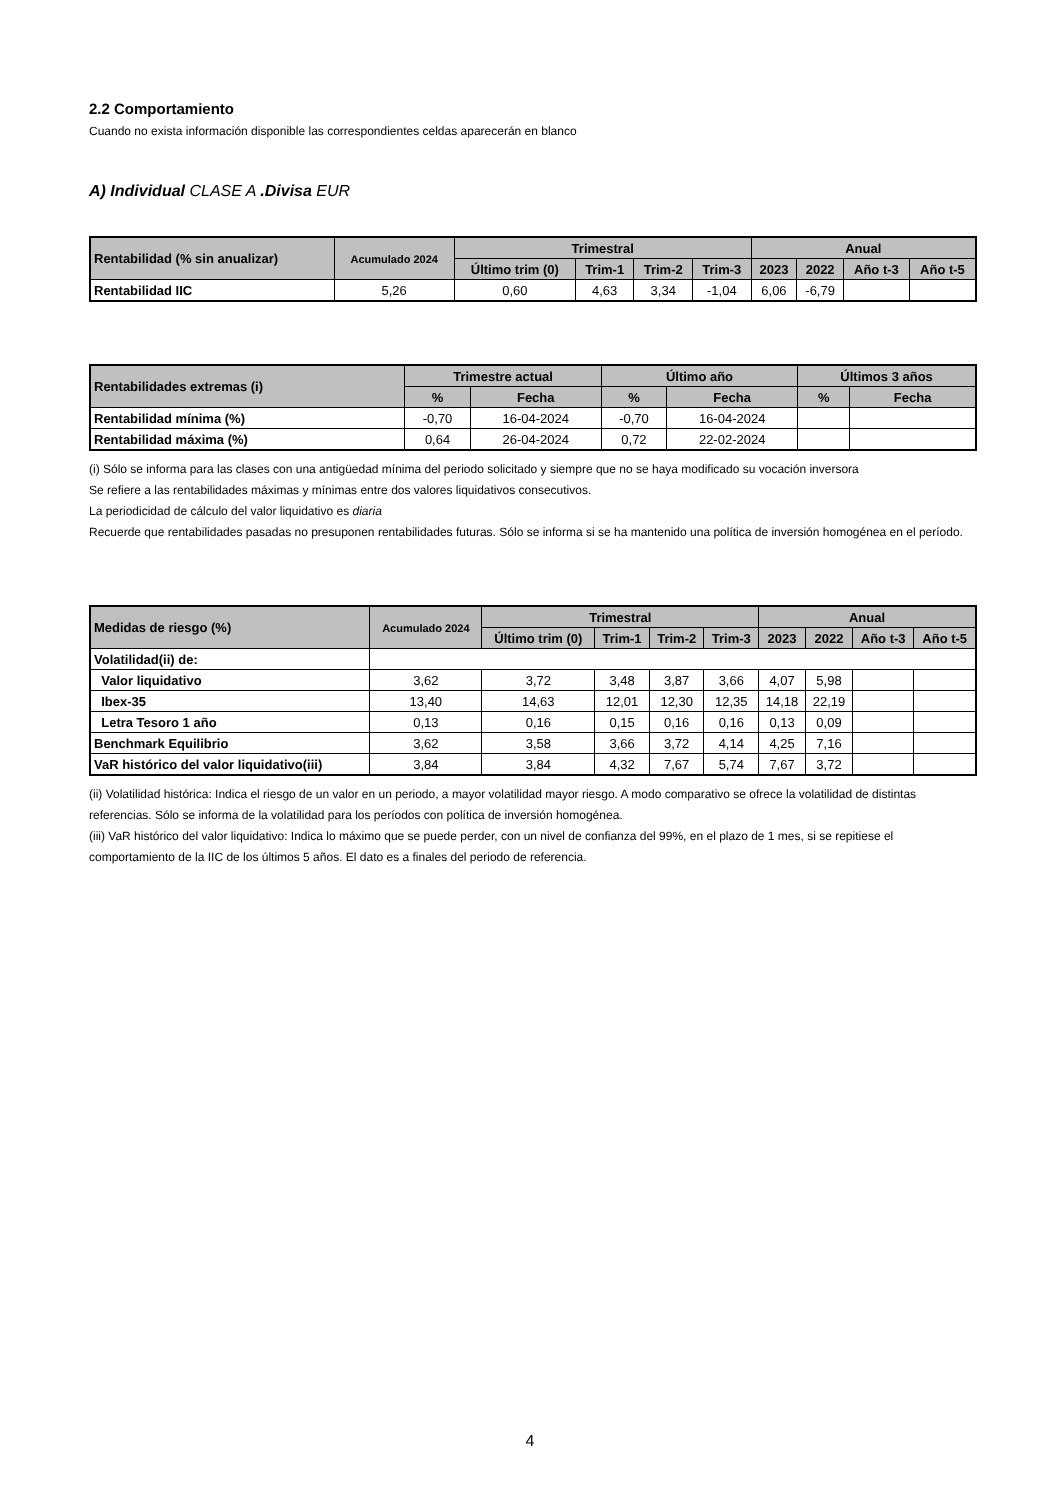2.2 Comportamiento
Cuando no exista información disponible las correspondientes celdas aparecerán en blanco
A) Individual CLASE A .Divisa EUR
| Rentabilidad (% sin anualizar) | Acumulado 2024 | Trimestral | | | | Anual | | | |
| --- | --- | --- | --- | --- | --- | --- | --- | --- | --- |
| | | Último trim (0) | Trim-1 | Trim-2 | Trim-3 | 2023 | 2022 | Año t-3 | Año t-5 |
| Rentabilidad IIC | 5,26 | 0,60 | 4,63 | 3,34 | -1,04 | 6,06 | -6,79 | | |
| Rentabilidades extremas (i) | Trimestre actual | | Último año | | Últimos 3 años | |
| --- | --- | --- | --- | --- | --- | --- |
| | % | Fecha | % | Fecha | % | Fecha |
| Rentabilidad mínima (%) | -0,70 | 16-04-2024 | -0,70 | 16-04-2024 | | |
| Rentabilidad máxima (%) | 0,64 | 26-04-2024 | 0,72 | 22-02-2024 | | |
(i) Sólo se informa para las clases con una antigüedad mínima del periodo solicitado y siempre que no se haya modificado su vocación inversora
Se refiere a las rentabilidades máximas y mínimas entre dos valores liquidativos consecutivos.
La periodicidad de cálculo del valor liquidativo es diaria
Recuerde que rentabilidades pasadas no presuponen rentabilidades futuras. Sólo se informa si se ha mantenido una política de inversión homogénea en el período.
| Medidas de riesgo (%) | Acumulado 2024 | Trimestral | | | | Anual | | | |
| --- | --- | --- | --- | --- | --- | --- | --- | --- | --- |
| | | Último trim (0) | Trim-1 | Trim-2 | Trim-3 | 2023 | 2022 | Año t-3 | Año t-5 |
| Volatilidad(ii) de: | | | | | | | | | |
| Valor liquidativo | 3,62 | 3,72 | 3,48 | 3,87 | 3,66 | 4,07 | 5,98 | | |
| Ibex-35 | 13,40 | 14,63 | 12,01 | 12,30 | 12,35 | 14,18 | 22,19 | | |
| Letra Tesoro 1 año | 0,13 | 0,16 | 0,15 | 0,16 | 0,16 | 0,13 | 0,09 | | |
| Benchmark Equilibrio | 3,62 | 3,58 | 3,66 | 3,72 | 4,14 | 4,25 | 7,16 | | |
| VaR histórico del valor liquidativo(iii) | 3,84 | 3,84 | 4,32 | 7,67 | 5,74 | 7,67 | 3,72 | | |
(ii) Volatilidad histórica: Indica el riesgo de un valor en un periodo, a mayor volatilidad mayor riesgo. A modo comparativo se ofrece la volatilidad de distintas referencias. Sólo se informa de la volatilidad para los períodos con política de inversión homogénea.
(iii) VaR histórico del valor liquidativo: Indica lo máximo que se puede perder, con un nivel de confianza del 99%, en el plazo de 1 mes, si se repitiese el comportamiento de la IIC de los últimos 5 años. El dato es a finales del periodo de referencia.
4